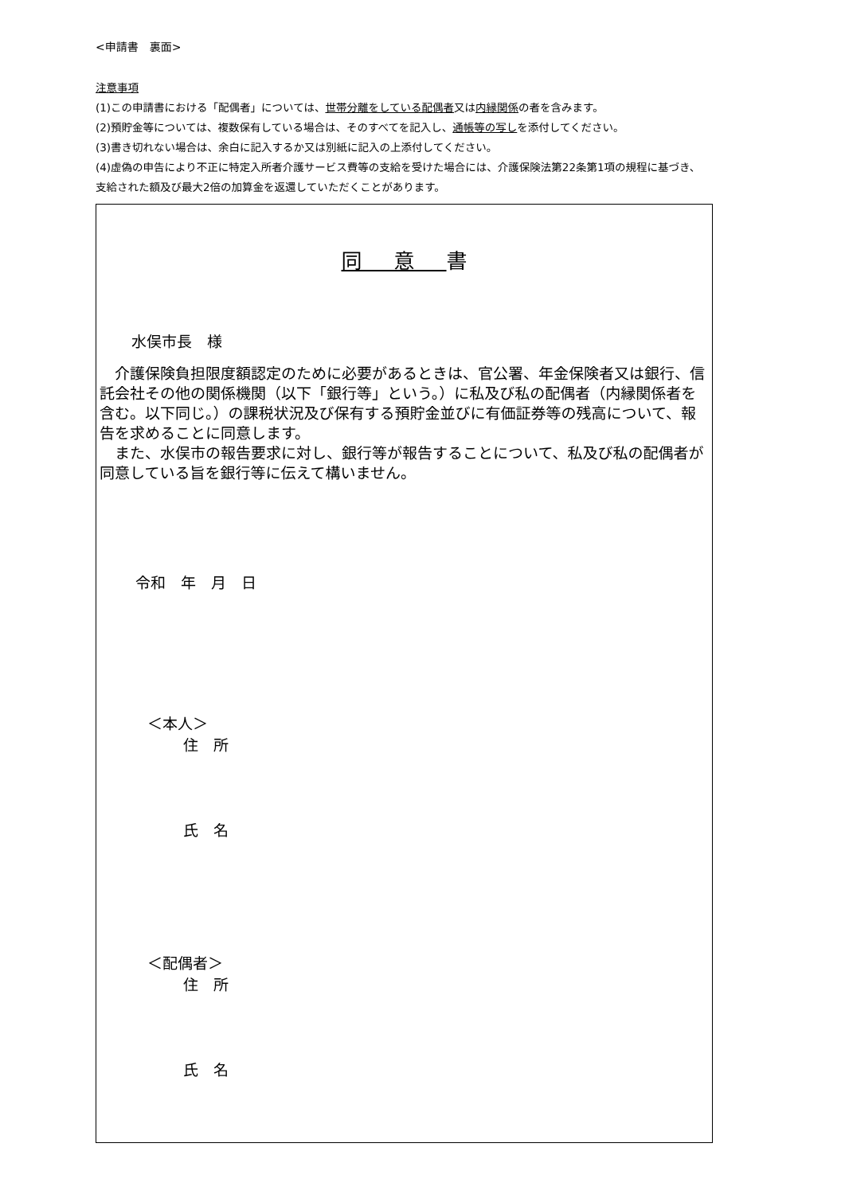<申請書　裏面>
注意事項
(1)この申請書における「配偶者」については、世帯分離をしている配偶者又は内縁関係の者を含みます。
(2)預貯金等については、複数保有している場合は、そのすべてを記入し、通帳等の写しを添付してください。
(3)書き切れない場合は、余白に記入するか又は別紙に記入の上添付してください。
(4)虚偽の申告により不正に特定入所者介護サービス費等の支給を受けた場合には、介護保険法第22条第1項の規程に基づき、 支給された額及び最大2倍の加算金を返還していただくことがあります。
同意書
水俣市長　様
　介護保険負担限度額認定のために必要があるときは、官公署、年金保険者又は銀行、信託会社その他の関係機関（以下「銀行等」という。）に私及び私の配偶者（内縁関係者を含む。以下同じ。）の課税状況及び保有する預貯金並びに有価証券等の残高について、報告を求めることに同意します。
　また、水俣市の報告要求に対し、銀行等が報告することについて、私及び私の配偶者が同意している旨を銀行等に伝えて構いません。
令和　年　月　日
＜本人＞
住　所
氏　名
＜配偶者＞
住　所
氏　名